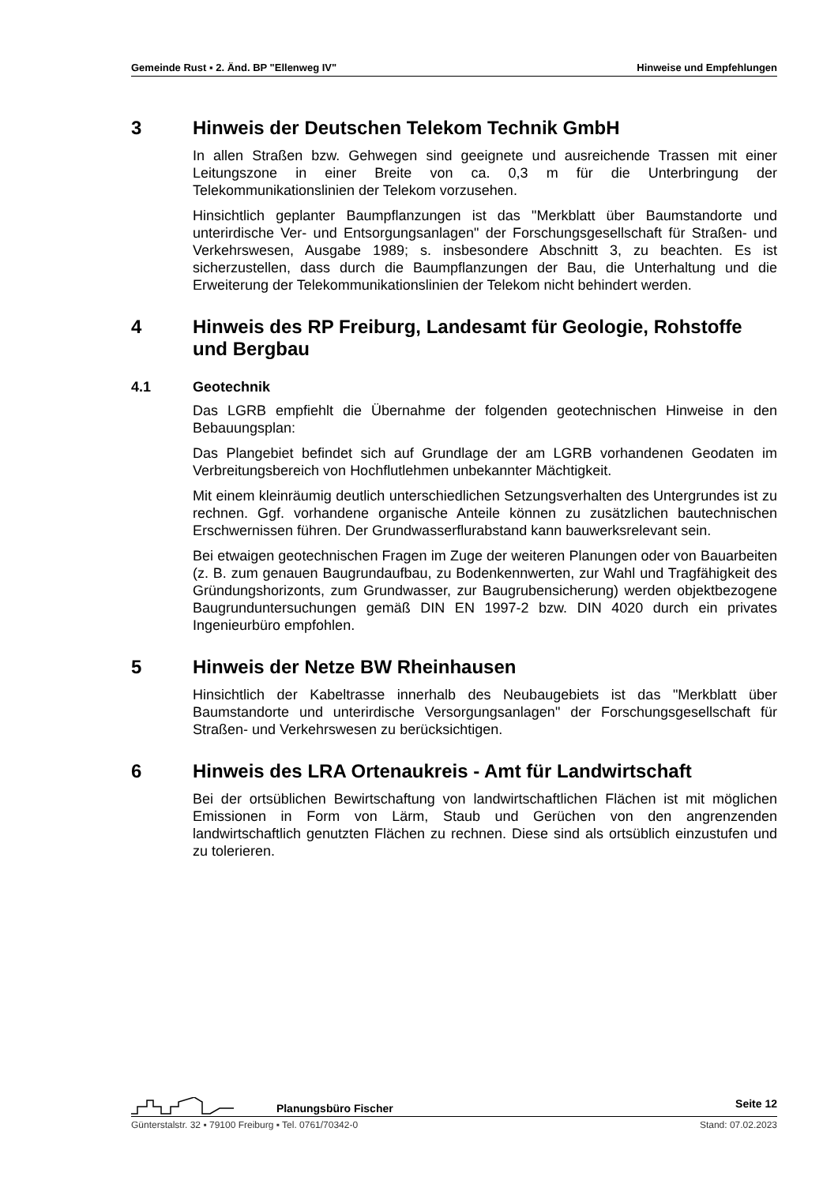Gemeinde Rust ▪ 2. Änd. BP "Ellenweg IV" Hinweise und Empfehlungen
3 Hinweis der Deutschen Telekom Technik GmbH
In allen Straßen bzw. Gehwegen sind geeignete und ausreichende Trassen mit einer Leitungszone in einer Breite von ca. 0,3 m für die Unterbringung der Telekommunikationslinien der Telekom vorzusehen.
Hinsichtlich geplanter Baumpflanzungen ist das "Merkblatt über Baumstandorte und unterirdische Ver- und Entsorgungsanlagen" der Forschungsgesellschaft für Straßen- und Verkehrswesen, Ausgabe 1989; s. insbesondere Abschnitt 3, zu beachten. Es ist sicherzustellen, dass durch die Baumpflanzungen der Bau, die Unterhaltung und die Erweiterung der Telekommunikationslinien der Telekom nicht behindert werden.
4 Hinweis des RP Freiburg, Landesamt für Geologie, Rohstoffe und Bergbau
4.1 Geotechnik
Das LGRB empfiehlt die Übernahme der folgenden geotechnischen Hinweise in den Bebauungsplan:
Das Plangebiet befindet sich auf Grundlage der am LGRB vorhandenen Geodaten im Verbreitungsbereich von Hochflutlehmen unbekannter Mächtigkeit.
Mit einem kleinräumig deutlich unterschiedlichen Setzungsverhalten des Untergrundes ist zu rechnen. Ggf. vorhandene organische Anteile können zu zusätzlichen bautechnischen Erschwernissen führen. Der Grundwasserflurabstand kann bauwerksrelevant sein.
Bei etwaigen geotechnischen Fragen im Zuge der weiteren Planungen oder von Bauarbeiten (z. B. zum genauen Baugrundaufbau, zu Bodenkennwerten, zur Wahl und Tragfähigkeit des Gründungshorizonts, zum Grundwasser, zur Baugrubensicherung) werden objektbezogene Baugrunduntersuchungen gemäß DIN EN 1997-2 bzw. DIN 4020 durch ein privates Ingenieurbüro empfohlen.
5 Hinweis der Netze BW Rheinhausen
Hinsichtlich der Kabeltrasse innerhalb des Neubaugebiets ist das "Merkblatt über Baumstandorte und unterirdische Versorgungsanlagen" der Forschungsgesellschaft für Straßen- und Verkehrswesen zu berücksichtigen.
6 Hinweis des LRA Ortenaukreis - Amt für Landwirtschaft
Bei der ortsüblichen Bewirtschaftung von landwirtschaftlichen Flächen ist mit möglichen Emissionen in Form von Lärm, Staub und Gerüchen von den angrenzenden landwirtschaftlich genutzten Flächen zu rechnen. Diese sind als ortsüblich einzustufen und zu tolerieren.
Planungsbüro Fischer Seite 12
Günterstalstr. 32 ▪ 79100 Freiburg ▪ Tel. 0761/70342-0 Stand: 07.02.2023